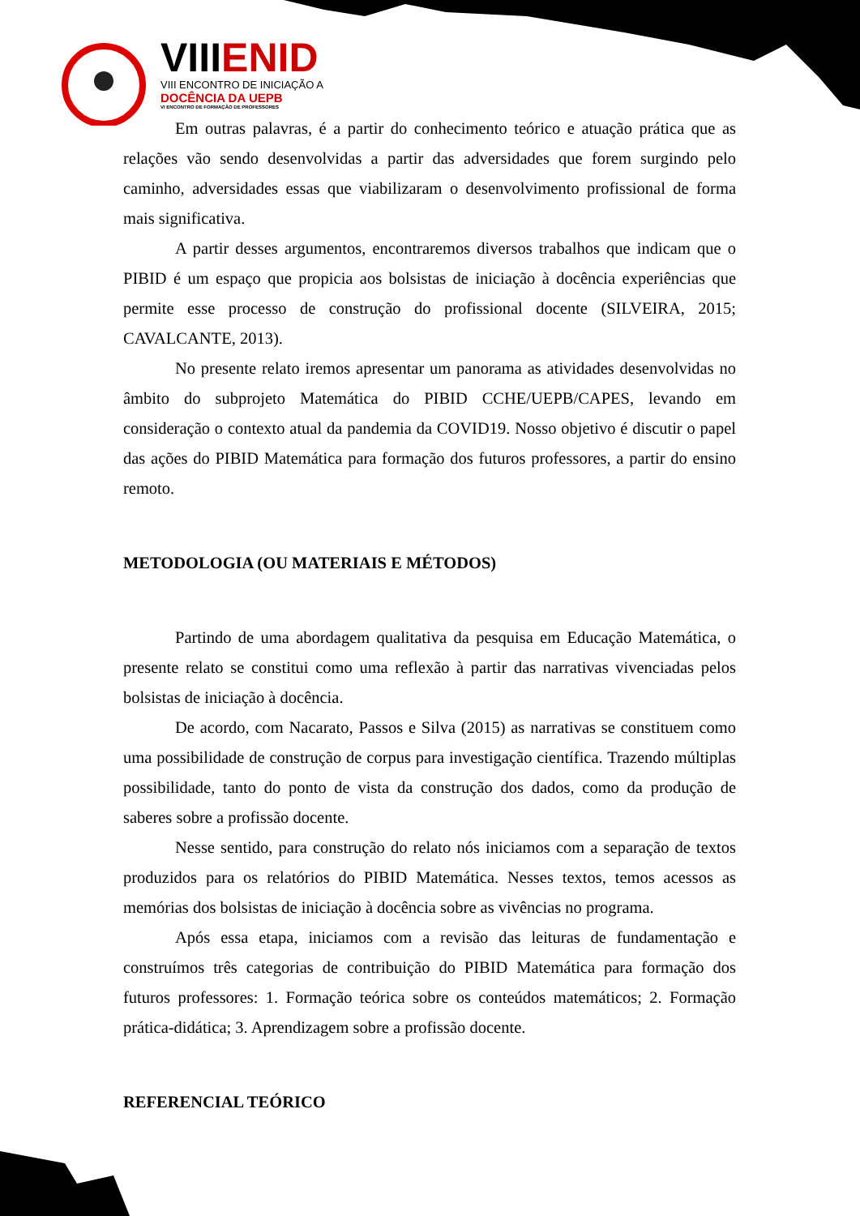VIIIENID
VIII ENCONTRO DE INICIAÇÃO A
DOCÊNCIA DA UEPB
VI ENCONTRO DE FORMAÇÃO DE PROFESSORES
Em outras palavras, é a partir do conhecimento teórico e atuação prática que as relações vão sendo desenvolvidas a partir das adversidades que forem surgindo pelo caminho, adversidades essas que viabilizaram o desenvolvimento profissional de forma mais significativa.
A partir desses argumentos, encontraremos diversos trabalhos que indicam que o PIBID é um espaço que propicia aos bolsistas de iniciação à docência experiências que permite esse processo de construção do profissional docente (SILVEIRA, 2015; CAVALCANTE, 2013).
No presente relato iremos apresentar um panorama as atividades desenvolvidas no âmbito do subprojeto Matemática do PIBID CCHE/UEPB/CAPES, levando em consideração o contexto atual da pandemia da COVID19. Nosso objetivo é discutir o papel das ações do PIBID Matemática para formação dos futuros professores, a partir do ensino remoto.
METODOLOGIA (OU MATERIAIS E MÉTODOS)
Partindo de uma abordagem qualitativa da pesquisa em Educação Matemática, o presente relato se constitui como uma reflexão à partir das narrativas vivenciadas pelos bolsistas de iniciação à docência.
De acordo, com Nacarato, Passos e Silva (2015) as narrativas se constituem como uma possibilidade de construção de corpus para investigação científica. Trazendo múltiplas possibilidade, tanto do ponto de vista da construção dos dados, como da produção de saberes sobre a profissão docente.
Nesse sentido, para construção do relato nós iniciamos com a separação de textos produzidos para os relatórios do PIBID Matemática. Nesses textos, temos acessos as memórias dos bolsistas de iniciação à docência sobre as vivências no programa.
Após essa etapa, iniciamos com a revisão das leituras de fundamentação e construímos três categorias de contribuição do PIBID Matemática para formação dos futuros professores: 1. Formação teórica sobre os conteúdos matemáticos; 2. Formação prática-didática; 3. Aprendizagem sobre a profissão docente.
REFERENCIAL TEÓRICO